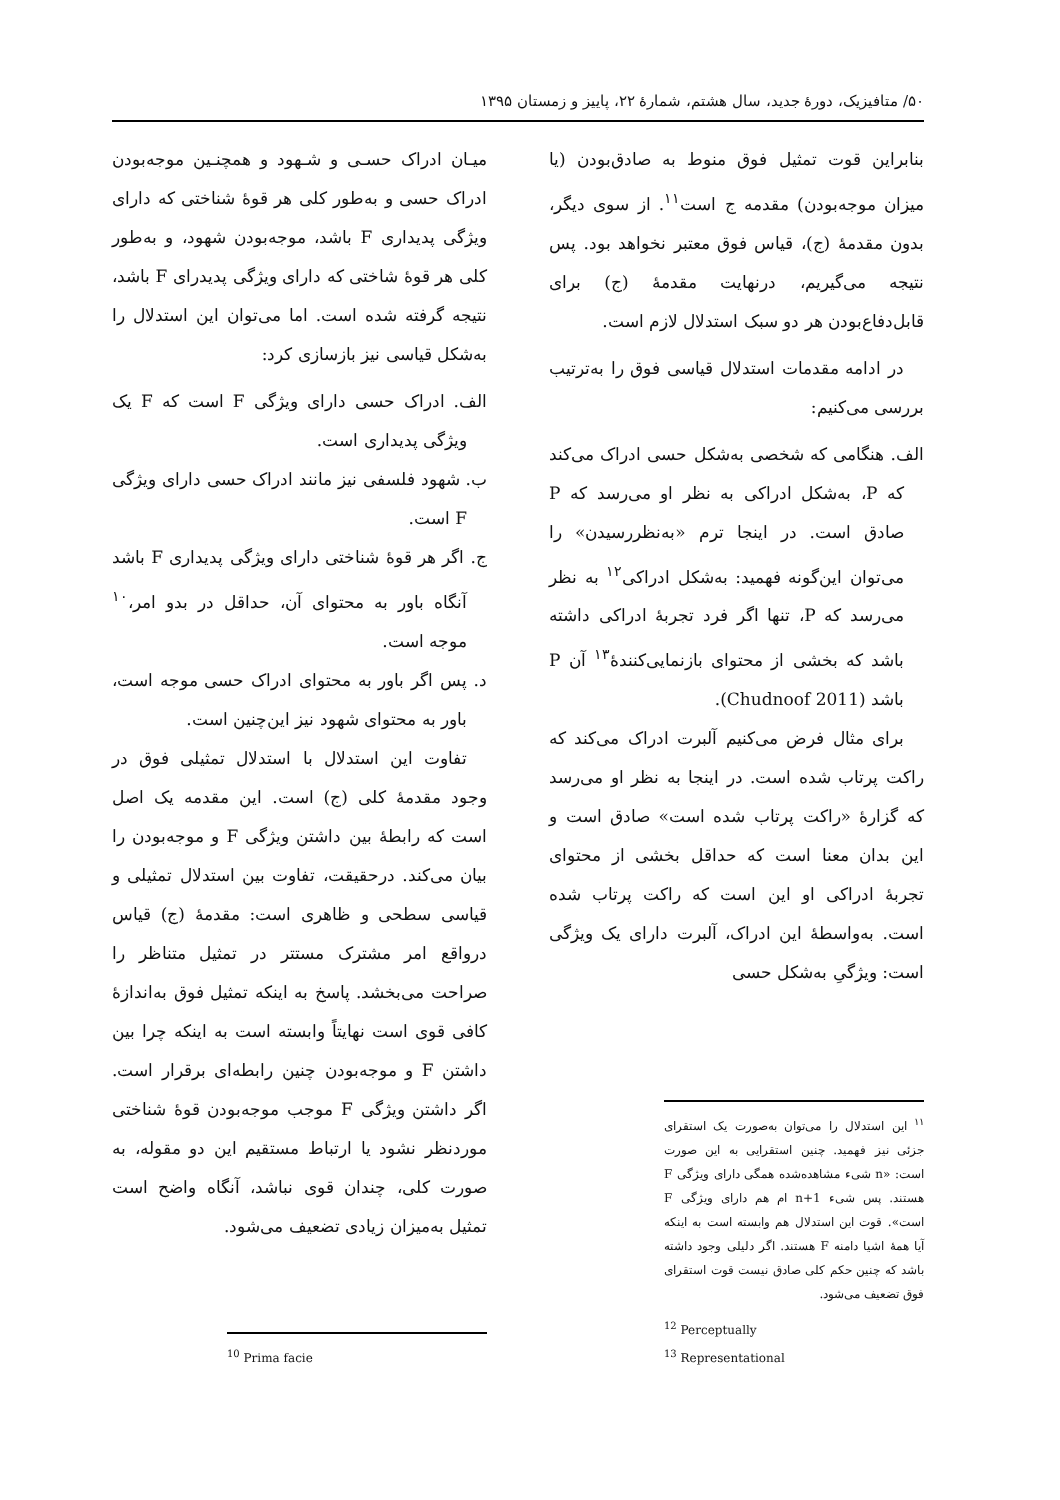۵۰/ متافیزیک، دورهٔ جدید، سال هشتم، شمارهٔ ۲۲، پاییز و زمستان ۱۳۹۵
میـان ادراک حسـی و شـهود و همچنـین موجه‌بودن ادراک حسی و به‌طور کلی هر قوهٔ شناختی که دارای ویژگی پدیداری F باشد، موجه‌بودن شهود، و به‌طور کلی هر قوهٔ شاختی که دارای ویژگی پدیدرای F باشد، نتیجه گرفته شده است. اما می‌توان این استدلال را به‌شکل قیاسی نیز بازسازی کرد:
الف. ادراک حسی دارای ویژگی F است که F یک ویژگی پدیداری است.
ب. شهود فلسفی نیز مانند ادراک حسی دارای ویژگی F است.
ج. اگر هر قوهٔ شناختی دارای ویژگی پدیداری F باشد آنگاه باور به محتوای آن، حداقل در بدو امر،<sup>۱۰</sup> موجه است.
د. پس اگر باور به محتوای ادراک حسی موجه است، باور به محتوای شهود نیز این‌چنین است.
تفاوت این استدلال با استدلال تمثیلی فوق در وجود مقدمهٔ کلی (ج) است. این مقدمه یک اصل است که رابطهٔ بین داشتن ویژگی F و موجه‌بودن را بیان می‌کند. درحقیقت، تفاوت بین استدلال تمثیلی و قیاسی سطحی و ظاهری است: مقدمهٔ (ج) قیاس درواقع امر مشترک مستتر در تمثیل متناظر را صراحت می‌بخشد. پاسخ به اینکه تمثیل فوق به‌اندازهٔ کافی قوی است نهایتاً وابسته است به اینکه چرا بین داشتن F و موجه‌بودن چنین رابطه‌ای برقرار است. اگر داشتن ویژگی F موجب موجه‌بودن قوهٔ شناختی موردنظر نشود یا ارتباط مستقیم این دو مقوله، به صورت کلی، چندان قوی نباشد، آنگاه واضح است تمثیل به‌میزان زیادی تضعیف می‌شود.
<sup>10</sup> Prima facie
بنابراین قوت تمثیل فوق منوط به صادق‌بودن (یا میزان موجه‌بودن) مقدمه ج است<sup>۱۱</sup>. از سوی دیگر، بدون مقدمهٔ (ج)، قیاس فوق معتبر نخواهد بود. پس نتیجه می‌گیریم، درنهایت مقدمهٔ (ج) برای قابل‌دفاع‌بودن هر دو سبک استدلال لازم است.
در ادامه مقدمات استدلال قیاسی فوق را به‌ترتیب بررسی می‌کنیم:
الف. هنگامی که شخصی به‌شکل حسی ادراک می‌کند که P، به‌شکل ادراکی به نظر او می‌رسد که P صادق است. در اینجا ترم «به‌نظررسیدن» را می‌توان این‌گونه فهمید: به‌شکل ادراکی<sup>۱۲</sup> به نظر می‌رسد که P، تنها اگر فرد تجربهٔ ادراکی داشته باشد که بخشی از محتوای بازنمایی‌کنندهٔ<sup>۱۳</sup> آن P باشد (Chudnoof 2011).
برای مثال فرض می‌کنیم آلبرت ادراک می‌کند که راکت پرتاب شده است. در اینجا به نظر او می‌رسد که گزارهٔ «راکت پرتاب شده است» صادق است و این بدان معنا است که حداقل بخشی از محتوای تجربهٔ ادراکی او این است که راکت پرتاب شده است. به‌واسطهٔ این ادراک، آلبرت دارای یک ویژگی است: ویژگیِ به‌شکل حسی
<sup>۱۱</sup> این استدلال را می‌توان به‌صورت یک استقرای جزئی نیز فهمید. چنین استقرایی به این صورت است: «n شیء مشاهده‌شده همگی دارای ویژگی F هستند. پس شیء n+1 ام هم دارای ویژگی F است». قوت این استدلال هم وابسته است به اینکه آیا همهٔ اشیا دامنه F هستند. اگر دلیلی وجود داشته باشد که چنین حکم کلی صادق نیست قوت استقرای فوق تضعیف می‌شود.
<sup>12</sup> Perceptually
<sup>13</sup> Representational